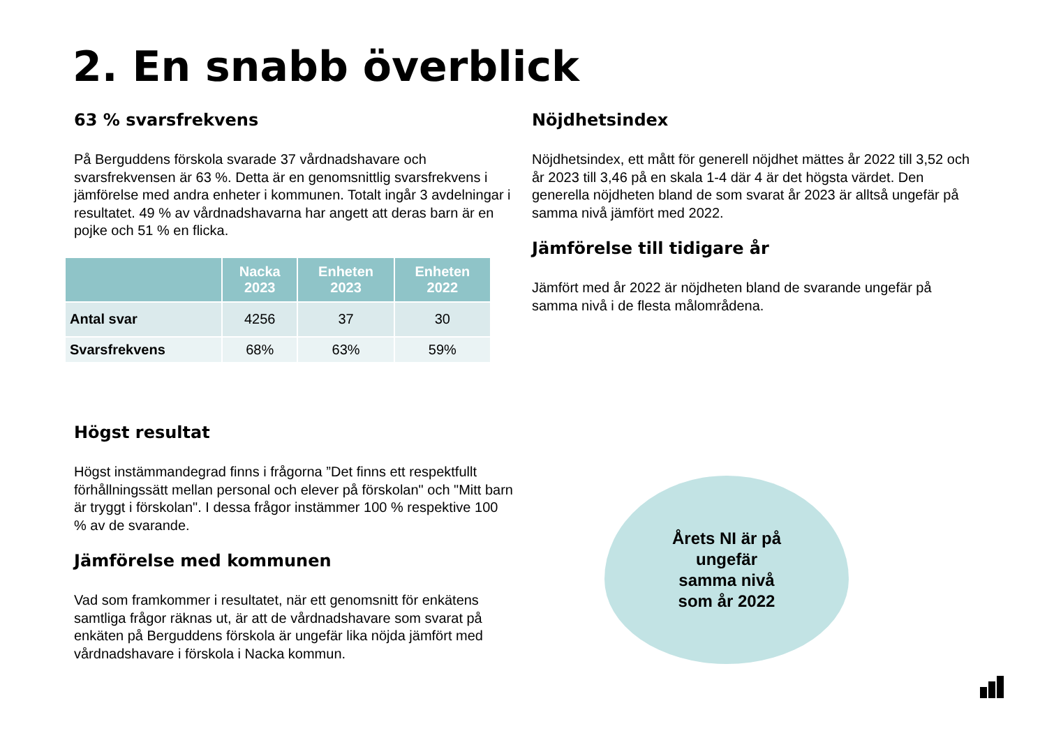2. En snabb överblick
63 % svarsfrekvens
På Berguddens förskola svarade 37 vårdnadshavare och svarsfrekvensen är 63 %. Detta är en genomsnittlig svarsfrekvens i jämförelse med andra enheter i kommunen. Totalt ingår 3 avdelningar i resultatet. 49 % av vårdnadshavarna har angett att deras barn är en pojke och 51 % en flicka.
| | Nacka 2023 | Enheten 2023 | Enheten 2022 |
| --- | --- | --- | --- |
| Antal svar | 4256 | 37 | 30 |
| Svarsfrekvens | 68% | 63% | 59% |
Högst resultat
Högst instämmandegrad finns i frågorna ”Det finns ett respektfullt förhållningssätt mellan personal och elever på förskolan" och "Mitt barn är tryggt i förskolan". I dessa frågor instämmer 100 % respektive 100 % av de svarande.
Jämförelse med kommunen
Vad som framkommer i resultatet, när ett genomsnitt för enkätens samtliga frågor räknas ut, är att de vårdnadshavare som svarat på enkäten på Berguddens förskola är ungefär lika nöjda jämfört med vårdnadshavare i förskola i Nacka kommun.
Nöjdhetsindex
Nöjdhetsindex, ett mått för generell nöjdhet mättes år 2022 till 3,52 och år 2023 till 3,46 på en skala 1-4 där 4 är det högsta värdet. Den generella nöjdheten bland de som svarat år 2023 är alltså ungefär på samma nivå jämfört med 2022.
Jämförelse till tidigare år
Jämfört med år 2022 är nöjdheten bland de svarande ungefär på samma nivå i de flesta målområdena.
Årets NI är på
ungefär
samma nivå
som år 2022